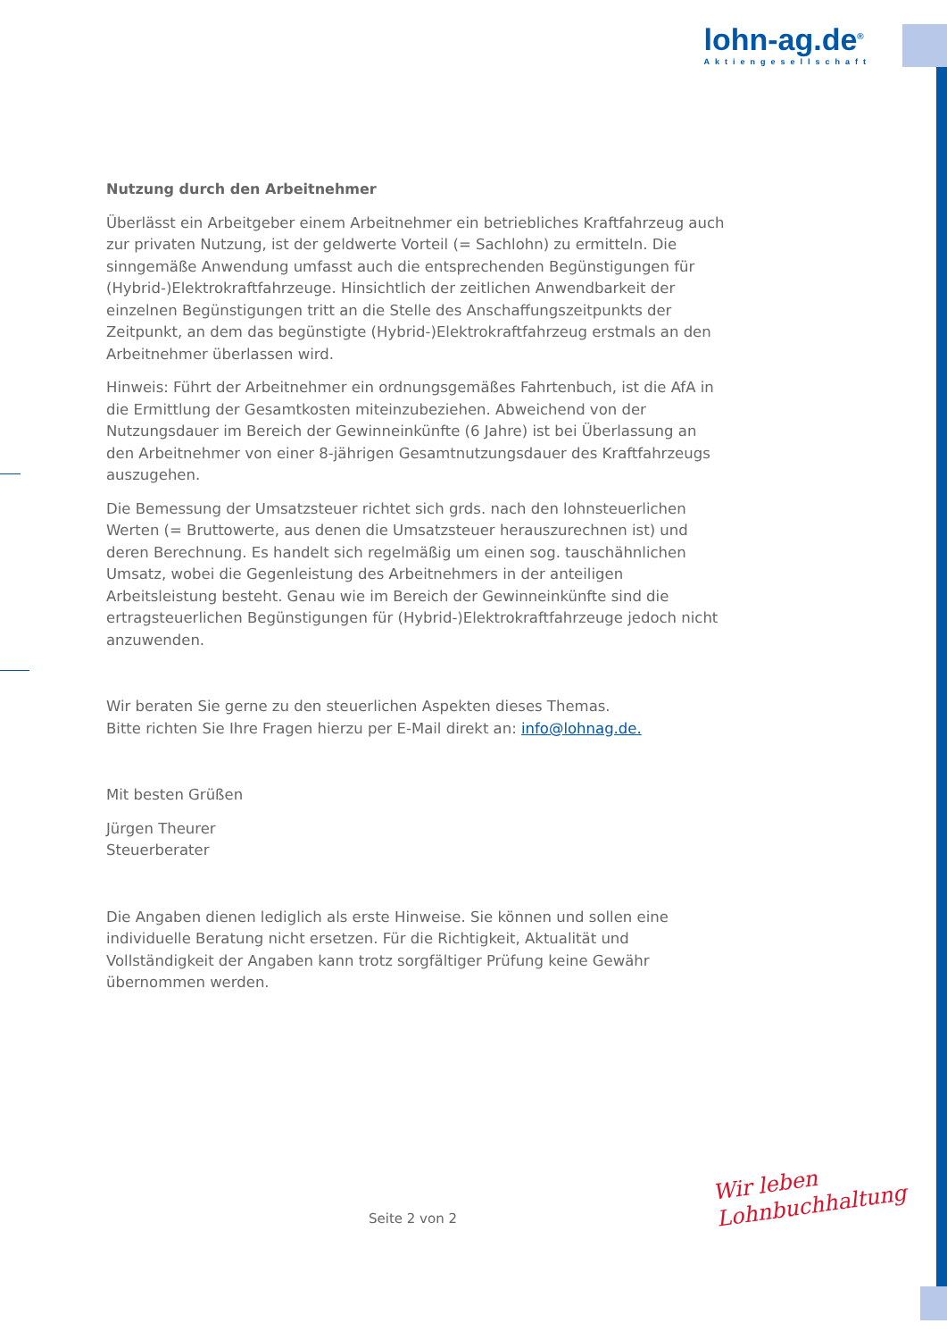lohn-ag.de<sup>®</sup>
Aktiengesellschaft
Nutzung durch den Arbeitnehmer
Überlässt ein Arbeitgeber einem Arbeitnehmer ein betriebliches Kraftfahrzeug auch zur privaten Nutzung, ist der geldwerte Vorteil (= Sachlohn) zu ermitteln. Die sinngemäße Anwendung umfasst auch die entsprechenden Begünstigungen für (Hybrid-)Elektrokraftfahrzeuge. Hinsichtlich der zeitlichen Anwendbarkeit der einzelnen Begünstigungen tritt an die Stelle des Anschaffungszeitpunkts der Zeitpunkt, an dem das begünstigte (Hybrid-)Elektrokraftfahrzeug erstmals an den Arbeitnehmer überlassen wird.
Hinweis: Führt der Arbeitnehmer ein ordnungsgemäßes Fahrtenbuch, ist die AfA in die Ermittlung der Gesamtkosten miteinzubeziehen. Abweichend von der Nutzungsdauer im Bereich der Gewinneinkünfte (6 Jahre) ist bei Überlassung an den Arbeitnehmer von einer 8-jährigen Gesamtnutzungsdauer des Kraftfahrzeugs auszugehen.
Die Bemessung der Umsatzsteuer richtet sich grds. nach den lohnsteuerlichen Werten (= Bruttowerte, aus denen die Umsatzsteuer herauszurechnen ist) und deren Berechnung. Es handelt sich regelmäßig um einen sog. tauschähnlichen Umsatz, wobei die Gegenleistung des Arbeitnehmers in der anteiligen Arbeitsleistung besteht. Genau wie im Bereich der Gewinneinkünfte sind die ertragsteuerlichen Begünstigungen für (Hybrid-)Elektrokraftfahrzeuge jedoch nicht anzuwenden.
Wir beraten Sie gerne zu den steuerlichen Aspekten dieses Themas.
Bitte richten Sie Ihre Fragen hierzu per E-Mail direkt an: info@lohnag.de.
Mit besten Grüßen
Jürgen Theurer
Steuerberater
Die Angaben dienen lediglich als erste Hinweise. Sie können und sollen eine individuelle Beratung nicht ersetzen. Für die Richtigkeit, Aktualität und Vollständigkeit der Angaben kann trotz sorgfältiger Prüfung keine Gewähr übernommen werden.
Seite 2 von 2
Wir leben
Lohnbuchhaltung